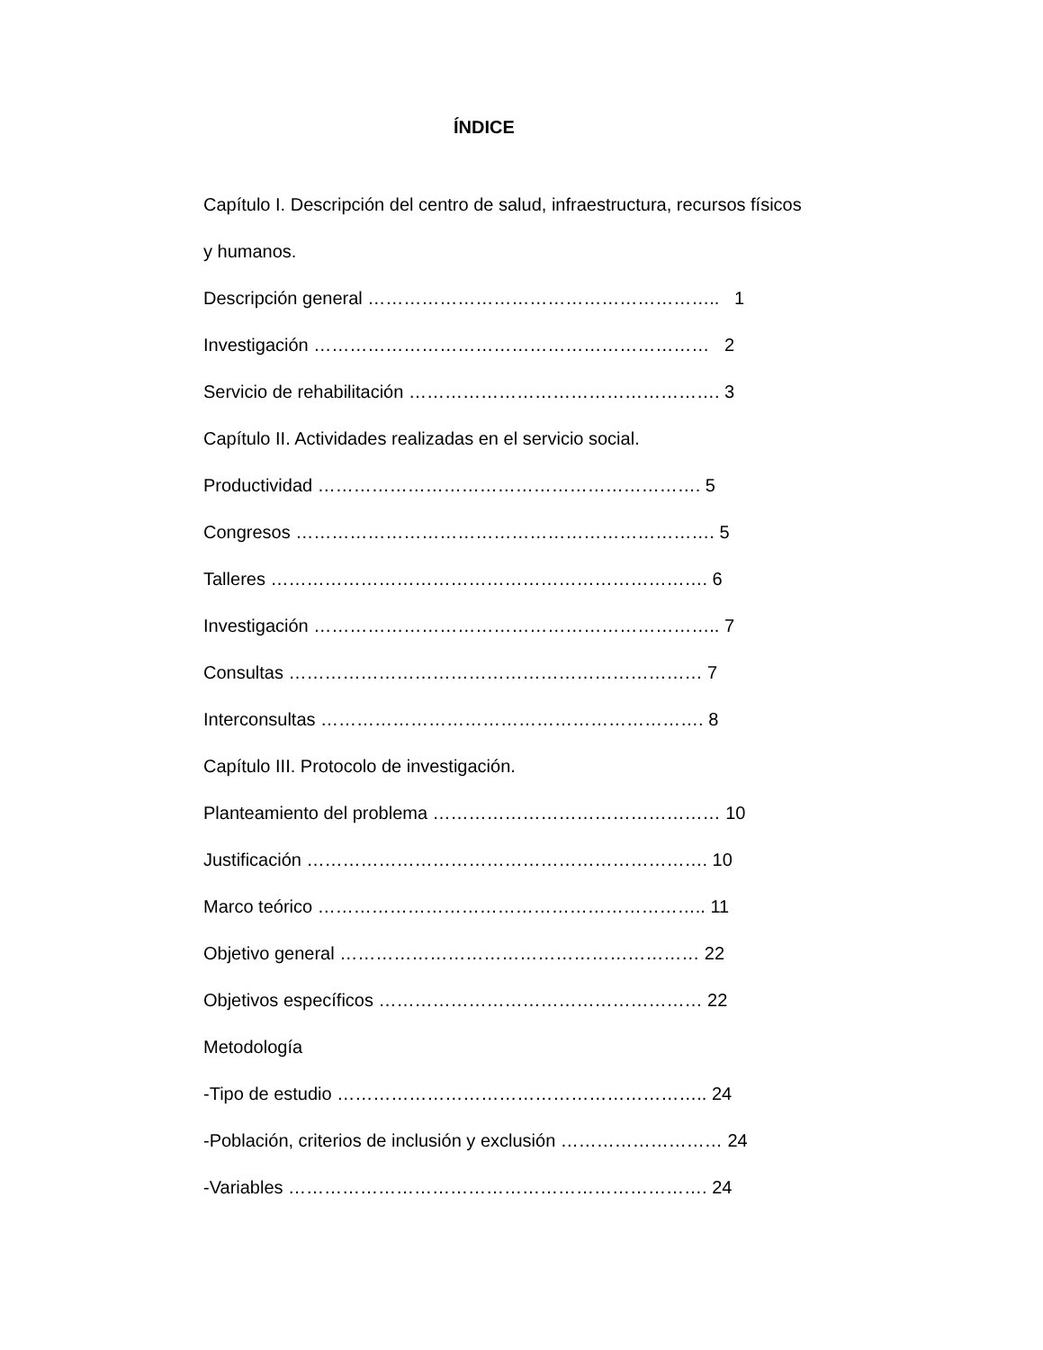ÍNDICE
Capítulo I. Descripción del centro de salud, infraestructura, recursos físicos
y humanos.
Descripción general ………………………………………………….. 1
Investigación ………………………………………………………… 2
Servicio de rehabilitación ……………………………………………. 3
Capítulo II. Actividades realizadas en el servicio social.
Productividad ………………………………………………………. 5
Congresos ……………………………………………………………. 5
Talleres ………………………………………………………………. 6
Investigación ………………………………………………………….. 7
Consultas …………………………………………………………… 7
Interconsultas ………………………………………………………. 8
Capítulo III. Protocolo de investigación.
Planteamiento del problema ………………………………………… 10
Justificación …………………………………………………………. 10
Marco teórico ……………………………………………………….. 11
Objetivo general …………………………………………………… 22
Objetivos específicos ……………………………………………… 22
Metodología
-Tipo de estudio …………………………………………………….. 24
-Población, criterios de inclusión y exclusión ……………………… 24
-Variables ……………………………………………………………. 24